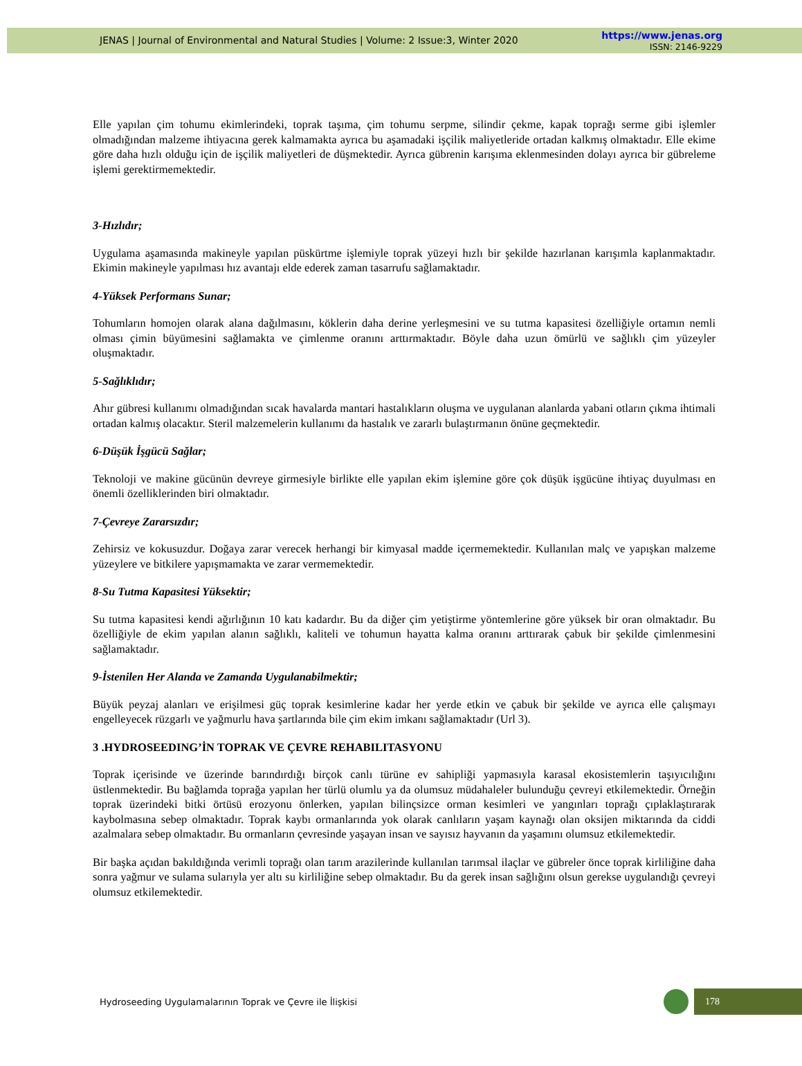JENAS | Journal of Environmental and Natural Studies | Volume: 2 Issue:3, Winter 2020
https://www.jenas.org
ISSN: 2146-9229
Elle yapılan çim tohumu ekimlerindeki, toprak taşıma, çim tohumu serpme, silindir çekme, kapak toprağı serme gibi işlemler olmadığından malzeme ihtiyacına gerek kalmamakta ayrıca bu aşamadaki işçilik maliyetleride ortadan kalkmış olmaktadır. Elle ekime göre daha hızlı olduğu için de işçilik maliyetleri de düşmektedir. Ayrıca gübrenin karışıma eklenmesinden dolayı ayrıca bir gübreleme işlemi gerektirmemektedir.
3-Hızlıdır;
Uygulama aşamasında makineyle yapılan püskürtme işlemiyle toprak yüzeyi hızlı bir şekilde hazırlanan karışımla kaplanmaktadır. Ekimin makineyle yapılması hız avantajı elde ederek zaman tasarrufu sağlamaktadır.
4-Yüksek Performans Sunar;
Tohumların homojen olarak alana dağılmasını, köklerin daha derine yerleşmesini ve su tutma kapasitesi özelliğiyle ortamın nemli olması çimin büyümesini sağlamakta ve çimlenme oranını arttırmaktadır. Böyle daha uzun ömürlü ve sağlıklı çim yüzeyler oluşmaktadır.
5-Sağlıklıdır;
Ahır gübresi kullanımı olmadığından sıcak havalarda mantari hastalıkların oluşma ve uygulanan alanlarda yabani otların çıkma ihtimali ortadan kalmış olacaktır. Steril malzemelerin kullanımı da hastalık ve zararlı bulaştırmanın önüne geçmektedir.
6-Düşük İşgücü Sağlar;
Teknoloji ve makine gücünün devreye girmesiyle birlikte elle yapılan ekim işlemine göre çok düşük işgücüne ihtiyaç duyulması en önemli özelliklerinden biri olmaktadır.
7-Çevreye Zararsızdır;
Zehirsiz ve kokusuzdur. Doğaya zarar verecek herhangi bir kimyasal madde içermemektedir. Kullanılan malç ve yapışkan malzeme yüzeylere ve bitkilere yapışmamakta ve zarar vermemektedir.
8-Su Tutma Kapasitesi Yüksektir;
Su tutma kapasitesi kendi ağırlığının 10 katı kadardır. Bu da diğer çim yetiştirme yöntemlerine göre yüksek bir oran olmaktadır. Bu özelliğiyle de ekim yapılan alanın sağlıklı, kaliteli ve tohumun hayatta kalma oranını arttırarak çabuk bir şekilde çimlenmesini sağlamaktadır.
9-İstenilen Her Alanda ve Zamanda Uygulanabilmektir;
Büyük peyzaj alanları ve erişilmesi güç toprak kesimlerine kadar her yerde etkin ve çabuk bir şekilde ve ayrıca elle çalışmayı engelleyecek rüzgarlı ve yağmurlu hava şartlarında bile çim ekim imkanı sağlamaktadır (Url 3).
3 .HYDROSEEDING’İN TOPRAK VE ÇEVRE REHABILITASYONU
Toprak içerisinde ve üzerinde barındırdığı birçok canlı türüne ev sahipliği yapmasıyla karasal ekosistemlerin taşıyıcılığını üstlenmektedir. Bu bağlamda toprağa yapılan her türlü olumlu ya da olumsuz müdahaleler bulunduğu çevreyi etkilemektedir. Örneğin toprak üzerindeki bitki örtüsü erozyonu önlerken, yapılan bilinçsizce orman kesimleri ve yangınları toprağı çıplaklaştırarak kaybolmasına sebep olmaktadır. Toprak kaybı ormanlarında yok olarak canlıların yaşam kaynağı olan oksijen miktarında da ciddi azalmalara sebep olmaktadır. Bu ormanların çevresinde yaşayan insan ve sayısız hayvanın da yaşamını olumsuz etkilemektedir.
Bir başka açıdan bakıldığında verimli toprağı olan tarım arazilerinde kullanılan tarımsal ilaçlar ve gübreler önce toprak kirliliğine daha sonra yağmur ve sulama sularıyla yer altı su kirliliğine sebep olmaktadır. Bu da gerek insan sağlığını olsun gerekse uygulandığı çevreyi olumsuz etkilemektedir.
Hydroseeding Uygulamalarının Toprak ve Çevre ile İlişkisi
178